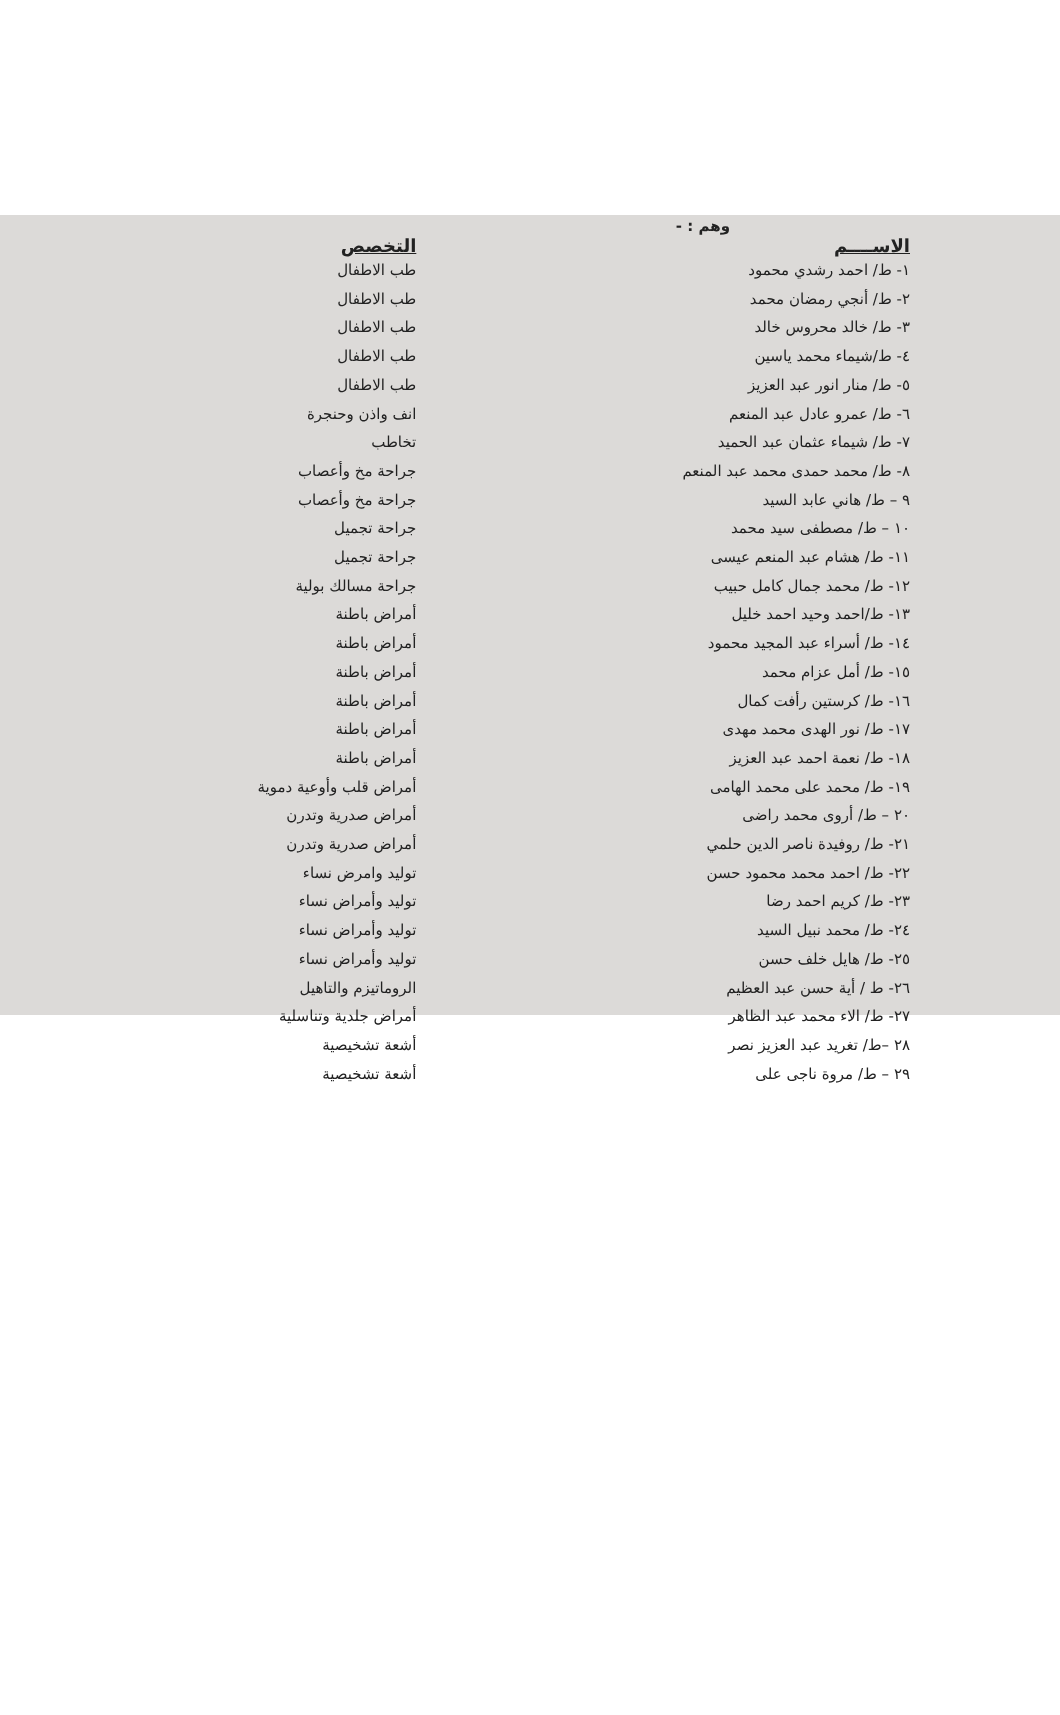وهم : -
| الاســــم | التخصص |
| --- | --- |
| ١- ط/ احمد رشدي محمود | طب الاطفال |
| ٢- ط/ أنجي رمضان محمد | طب الاطفال |
| ٣- ط/ خالد محروس خالد | طب الاطفال |
| ٤- ط/شيماء محمد ياسين | طب الاطفال |
| ٥- ط/ منار انور عبد العزيز | طب الاطفال |
| ٦- ط/ عمرو عادل عبد المنعم | انف واذن وحنجرة |
| ٧- ط/ شيماء عثمان عبد الحميد | تخاطب |
| ٨- ط/ محمد حمدى محمد عبد المنعم | جراحة مخ وأعصاب |
| ٩ – ط/ هاني عابد السيد | جراحة مخ وأعصاب |
| ١٠ – ط/ مصطفى سيد محمد | جراحة تجميل |
| ١١- ط/ هشام عبد المنعم عيسى | جراحة تجميل |
| ١٢- ط/ محمد جمال كامل حبيب | جراحة مسالك بولية |
| ١٣- ط/احمد وحيد احمد خليل | أمراض باطنة |
| ١٤- ط/ أسراء عبد المجيد محمود | أمراض باطنة |
| ١٥- ط/ أمل عزام محمد | أمراض باطنة |
| ١٦- ط/ كرستين رأفت كمال | أمراض باطنة |
| ١٧- ط/ نور الهدى محمد مهدى | أمراض باطنة |
| ١٨- ط/ نعمة احمد عبد العزيز | أمراض باطنة |
| ١٩- ط/ محمد على محمد الهامى | أمراض قلب وأوعية دموية |
| ٢٠ – ط/ أروى محمد راضى | أمراض صدرية وتدرن |
| ٢١- ط/ روفيدة ناصر الدين حلمي | أمراض صدرية وتدرن |
| ٢٢- ط/ احمد محمد محمود حسن | توليد وامرض نساء |
| ٢٣- ط/ كريم احمد رضا | توليد وأمراض نساء |
| ٢٤- ط/ محمد نبيل السيد | توليد وأمراض نساء |
| ٢٥- ط/ هايل خلف حسن | توليد وأمراض نساء |
| ٢٦- ط / أية حسن عبد العظيم | الروماتيزم والتاهيل |
| ٢٧- ط/ الاء محمد عبد الظاهر | أمراض جلدية وتناسلية |
| ٢٨ –ط/ تغريد عبد العزيز نصر | أشعة تشخيصية |
| ٢٩ – ط/ مروة ناجى على | أشعة تشخيصية |